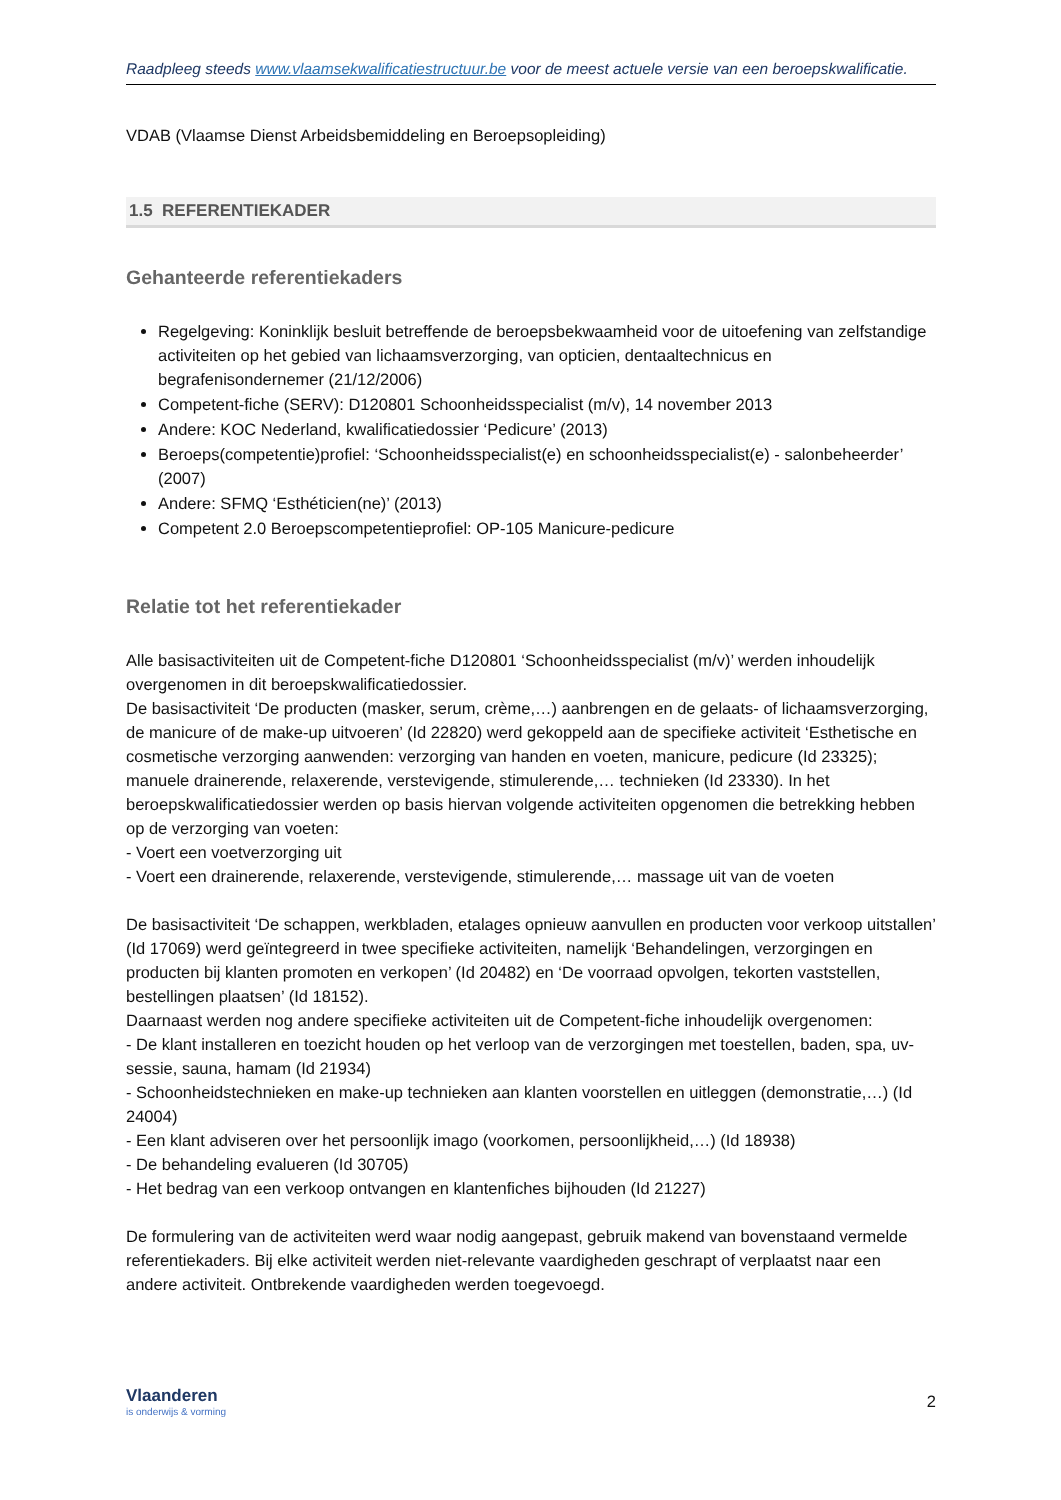Raadpleeg steeds www.vlaamsekwalificatiestructuur.be voor de meest actuele versie van een beroepskwalificatie.
VDAB (Vlaamse Dienst Arbeidsbemiddeling en Beroepsopleiding)
1.5 REFERENTIEKADER
Gehanteerde referentiekaders
Regelgeving: Koninklijk besluit betreffende de beroepsbekwaamheid voor de uitoefening van zelfstandige activiteiten op het gebied van lichaamsverzorging, van opticien, dentaaltechnicus en begrafenisondernemer (21/12/2006)
Competent-fiche (SERV): D120801 Schoonheidsspecialist (m/v), 14 november 2013
Andere: KOC Nederland, kwalificatiedossier ‘Pedicure’ (2013)
Beroeps(competentie)profiel: ‘Schoonheidsspecialist(e) en schoonheidsspecialist(e) - salonbeheerder’ (2007)
Andere: SFMQ ‘Esthéticien(ne)’ (2013)
Competent 2.0 Beroepscompetentieprofiel: OP-105 Manicure-pedicure
Relatie tot het referentiekader
Alle basisactiviteiten uit de Competent-fiche D120801 ‘Schoonheidsspecialist (m/v)’ werden inhoudelijk overgenomen in dit beroepskwalificatiedossier.
De basisactiviteit ‘De producten (masker, serum, crème,…) aanbrengen en de gelaats- of lichaamsverzorging, de manicure of de make-up uitvoeren’ (Id 22820) werd gekoppeld aan de specifieke activiteit ‘Esthetische en cosmetische verzorging aanwenden: verzorging van handen en voeten, manicure, pedicure (Id 23325); manuele drainerende, relaxerende, verstevigende, stimulerende,… technieken (Id 23330). In het beroepskwalificatiedossier werden op basis hiervan volgende activiteiten opgenomen die betrekking hebben op de verzorging van voeten:
- Voert een voetverzorging uit
- Voert een drainerende, relaxerende, verstevigende, stimulerende,… massage uit van de voeten
De basisactiviteit ‘De schappen, werkbladen, etalages opnieuw aanvullen en producten voor verkoop uitstallen’ (Id 17069) werd geïntegreerd in twee specifieke activiteiten, namelijk ‘Behandelingen, verzorgingen en producten bij klanten promoten en verkopen’ (Id 20482) en ‘De voorraad opvolgen, tekorten vaststellen, bestellingen plaatsen’ (Id 18152).
Daarnaast werden nog andere specifieke activiteiten uit de Competent-fiche inhoudelijk overgenomen:
- De klant installeren en toezicht houden op het verloop van de verzorgingen met toestellen, baden, spa, uv-sessie, sauna, hamam (Id 21934)
- Schoonheidstechnieken en make-up technieken aan klanten voorstellen en uitleggen (demonstratie,…) (Id 24004)
- Een klant adviseren over het persoonlijk imago (voorkomen, persoonlijkheid,…) (Id 18938)
- De behandeling evalueren (Id 30705)
- Het bedrag van een verkoop ontvangen en klantenfiches bijhouden (Id 21227)
De formulering van de activiteiten werd waar nodig aangepast, gebruik makend van bovenstaand vermelde referentiekaders. Bij elke activiteit werden niet-relevante vaardigheden geschrapt of verplaatst naar een andere activiteit. Ontbrekende vaardigheden werden toegevoegd.
Vlaanderen
is onderwijs & vorming
2